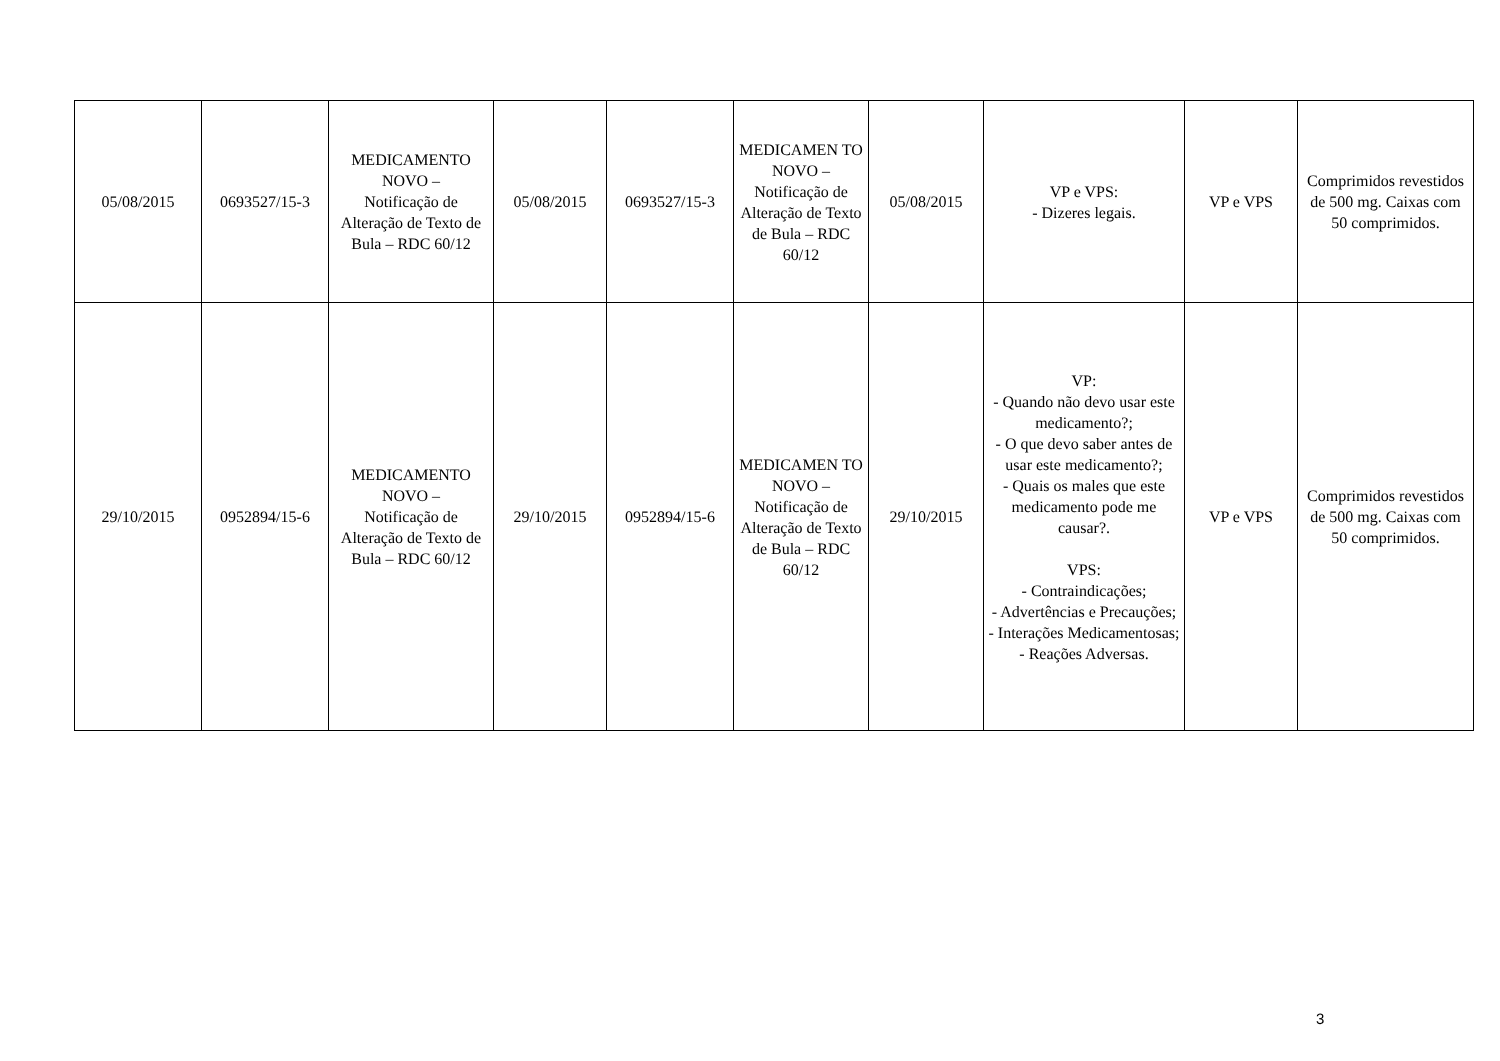| 05/08/2015 | 0693527/15-3 | MEDICAMENTO NOVO – Notificação de Alteração de Texto de Bula – RDC 60/12 | 05/08/2015 | 0693527/15-3 | MEDICAMEN TO NOVO – Notificação de Alteração de Texto de Bula – RDC 60/12 | 05/08/2015 | VP e VPS: - Dizeres legais. | VP e VPS | Comprimidos revestidos de 500 mg. Caixas com 50 comprimidos. |
| 29/10/2015 | 0952894/15-6 | MEDICAMENTO NOVO – Notificação de Alteração de Texto de Bula – RDC 60/12 | 29/10/2015 | 0952894/15-6 | MEDICAMEN TO NOVO – Notificação de Alteração de Texto de Bula – RDC 60/12 | 29/10/2015 | VP: - Quando não devo usar este medicamento?; - O que devo saber antes de usar este medicamento?; - Quais os males que este medicamento pode me causar?. VPS: - Contraindicações; - Advertências e Precauções; - Interações Medicamentosas; - Reações Adversas. | VP e VPS | Comprimidos revestidos de 500 mg. Caixas com 50 comprimidos. |
3